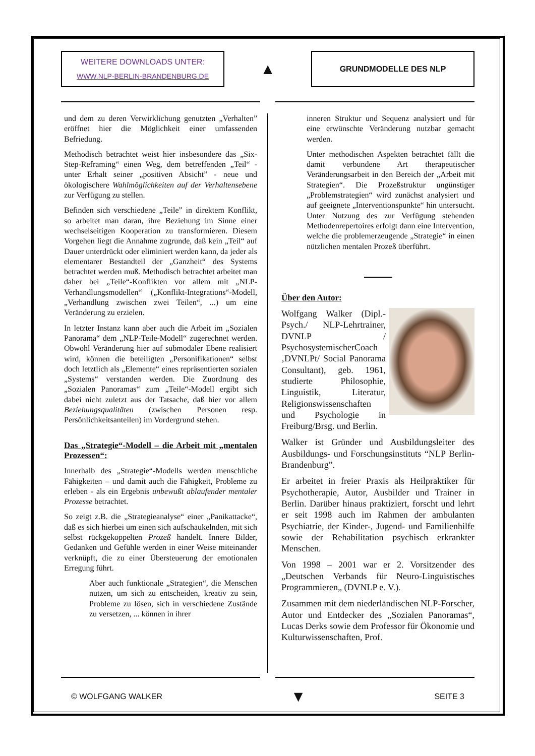WEITERE DOWNLOADS UNTER:
WWW.NLP-BERLIN-BRANDENBURG.DE
▲
GRUNDMODELLE DES NLP
und dem zu deren Verwirklichung genutzten „Verhalten” eröffnet hier die Möglichkeit einer umfassenden Befriedung.
Methodisch betrachtet weist hier insbesondere das „Six-Step-Reframing“ einen Weg, dem betreffenden „Teil“ - unter Erhalt seiner „positiven Absicht” - neue und ökologischere Wahlmöglichkeiten auf der Verhaltensebene zur Verfügung zu stellen.
Befinden sich verschiedene „Teile” in direktem Konflikt, so arbeitet man daran, ihre Beziehung im Sinne einer wechselseitigen Kooperation zu transformieren. Diesem Vorgehen liegt die Annahme zugrunde, daß kein „Teil“ auf Dauer unterdrückt oder eliminiert werden kann, da jeder als elementarer Bestandteil der „Ganzheit“ des Systems betrachtet werden muß. Methodisch betrachtet arbeitet man daher bei „Teile“-Konflikten vor allem mit „NLP-Verhandlungsmodellen“ („Konflikt-Integrations“-Modell, „Verhandlung zwischen zwei Teilen“, ...) um eine Veränderung zu erzielen.
In letzter Instanz kann aber auch die Arbeit im „Sozialen Panorama“ dem „NLP-Teile-Modell“ zugerechnet werden. Obwohl Veränderung hier auf submodaler Ebene realisiert wird, können die beteiligten „Personifikationen“ selbst doch letztlich als „Elemente“ eines repräsentierten sozialen „Systems“ verstanden werden. Die Zuordnung des „Sozialen Panoramas“ zum „Teile“-Modell ergibt sich dabei nicht zuletzt aus der Tatsache, daß hier vor allem Beziehungsqualitäten (zwischen Personen resp. Persönlichkeitsanteilen) im Vordergrund stehen.
Das „Strategie“-Modell – die Arbeit mit „mentalen Prozessen“:
Innerhalb des „Strategie“-Modells werden menschliche Fähigkeiten – und damit auch die Fähigkeit, Probleme zu erleben - als ein Ergebnis unbewußt ablaufender mentaler Prozesse betrachtet.
So zeigt z.B. die „Strategieanalyse“ einer „Panikattacke“, daß es sich hierbei um einen sich aufschaukelnden, mit sich selbst rückgekoppelten Prozeß handelt. Innere Bilder, Gedanken und Gefühle werden in einer Weise miteinander verknüpft, die zu einer Übersteuerung der emotionalen Erregung führt.
Aber auch funktionale „Strategien“, die Menschen nutzen, um sich zu entscheiden, kreativ zu sein, Probleme zu lösen, sich in verschiedene Zustände zu versetzen, ... können in ihrer
inneren Struktur und Sequenz analysiert und für eine erwünschte Veränderung nutzbar gemacht werden.
Unter methodischen Aspekten betrachtet fällt die damit verbundene Art therapeutischer Veränderungsarbeit in den Bereich der „Arbeit mit Strategien“. Die Prozeßstruktur ungünstiger „Problemstrategien“ wird zunächst analysiert und auf geeignete „Interventionspunkte“ hin untersucht. Unter Nutzung des zur Verfügung stehenden Methodenrepertoires erfolgt dann eine Intervention, welche die problemerzeugende „Strategie“ in einen nützlichen mentalen Prozeß überführt.
Über den Autor:
Wolfgang Walker (Dipl.-Psych./ NLP-Lehrtrainer, DVNLP / PsychosystemischerCoach ‚DVNLPt/ Social Panorama Consultant), geb. 1961, studierte Philosophie, Linguistik, Literatur, Religionswissenschaften und Psychologie in Freiburg/Brsg. und Berlin.
Walker ist Gründer und Ausbildungsleiter des Ausbildungs- und Forschungsinstituts “NLP Berlin- Brandenburg”.
Er arbeitet in freier Praxis als Heilpraktiker für Psychotherapie, Autor, Ausbilder und Trainer in Berlin. Darüber hinaus praktiziert, forscht und lehrt er seit 1998 auch im Rahmen der ambulanten Psychiatrie, der Kinder-, Jugend- und Familienhilfe sowie der Rehabilitation psychisch erkrankter Menschen.
Von 1998 – 2001 war er 2. Vorsitzender des „Deutschen Verbands für Neuro-Linguistisches Programmieren„ (DVNLP e. V.).
Zusammen mit dem niederländischen NLP-Forscher, Autor und Entdecker des „Sozialen Panoramas“, Lucas Derks sowie dem Professor für Ökonomie und Kulturwissenschaften, Prof.
© WOLFGANG WALKER ▼ SEITE 3